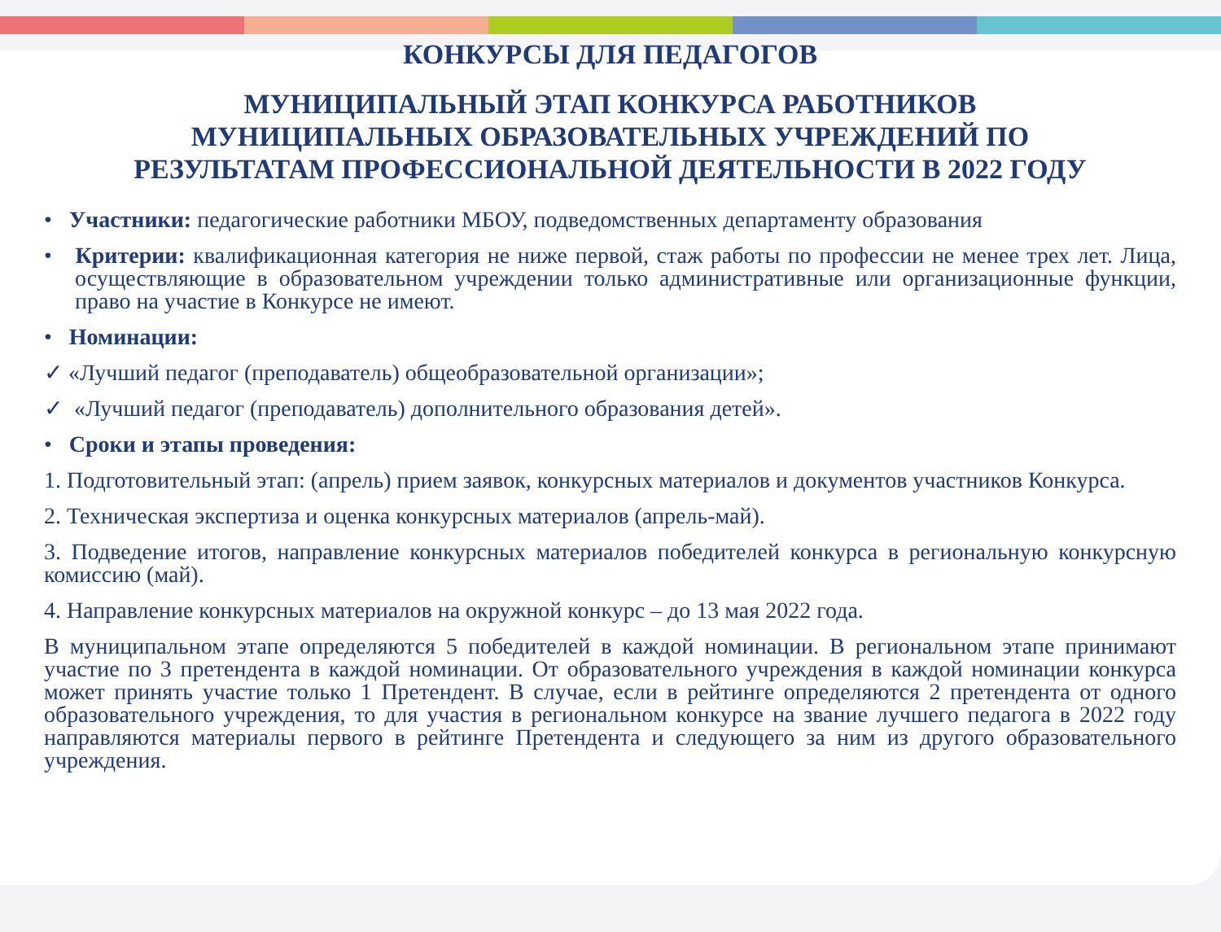КОНКУРСЫ ДЛЯ ПЕДАГОГОВ
МУНИЦИПАЛЬНЫЙ ЭТАП КОНКУРСА РАБОТНИКОВ
МУНИЦИПАЛЬНЫХ ОБРАЗОВАТЕЛЬНЫХ УЧРЕЖДЕНИЙ ПО
РЕЗУЛЬТАТАМ ПРОФЕССИОНАЛЬНОЙ ДЕЯТЕЛЬНОСТИ В 2022 ГОДУ
• Участники: педагогические работники МБОУ, подведомственных департаменту образования
• Критерии: квалификационная категория не ниже первой, стаж работы по профессии не менее трех лет. Лица, осуществляющие в образовательном учреждении только административные или организационные функции, право на участие в Конкурсе не имеют.
• Номинации:
✓ «Лучший педагог (преподаватель) общеобразовательной организации»;
✓ «Лучший педагог (преподаватель) дополнительного образования детей».
• Сроки и этапы проведения:
1. Подготовительный этап: (апрель) прием заявок, конкурсных материалов и документов участников Конкурса.
2. Техническая экспертиза и оценка конкурсных материалов (апрель-май).
3. Подведение итогов, направление конкурсных материалов победителей конкурса в региональную конкурсную комиссию (май).
4. Направление конкурсных материалов на окружной конкурс – до 13 мая 2022 года.
В муниципальном этапе определяются 5 победителей в каждой номинации. В региональном этапе принимают участие по 3 претендента в каждой номинации. От образовательного учреждения в каждой номинации конкурса может принять участие только 1 Претендент. В случае, если в рейтинге определяются 2 претендента от одного образовательного учреждения, то для участия в региональном конкурсе на звание лучшего педагога в 2022 году направляются материалы первого в рейтинге Претендента и следующего за ним из другого образовательного учреждения.